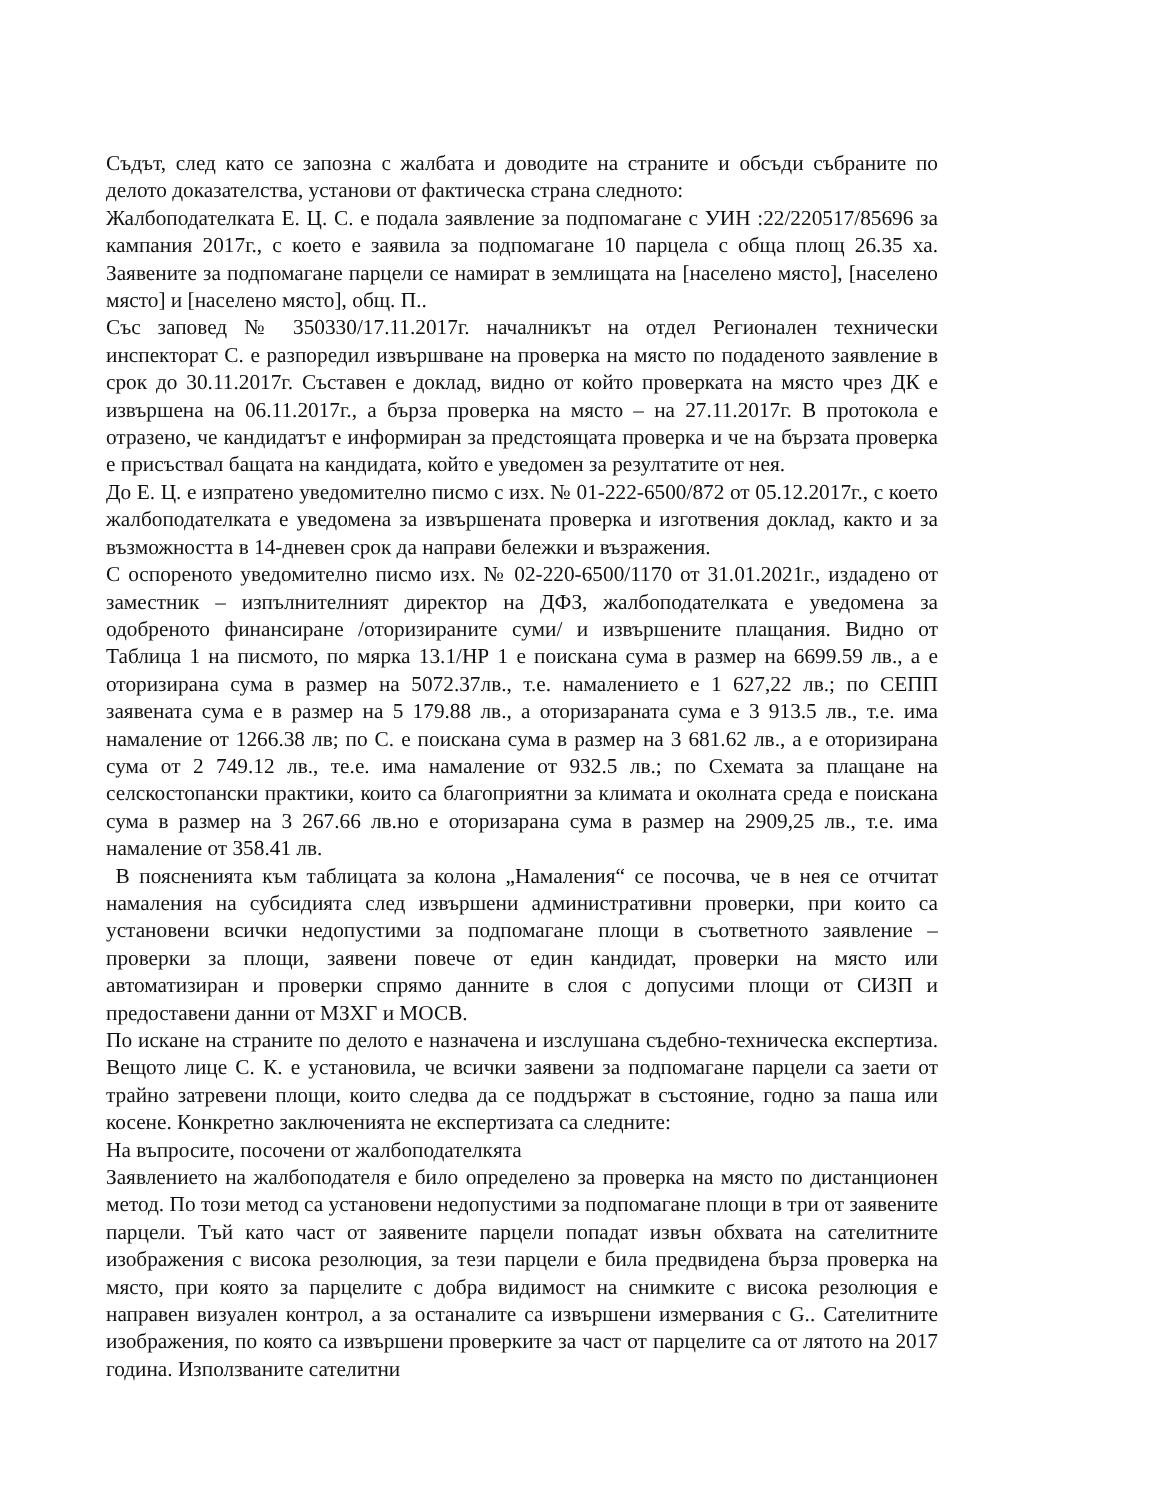Съдът, след като се запозна с жалбата и доводите на страните и обсъди събраните по делото доказателства, установи от фактическа страна следното:
Жалбоподателката Е. Ц. С. е подала заявление за подпомагане с УИН :22/220517/85696 за кампания 2017г., с което е заявила за подпомагане 10 парцела с обща площ 26.35 ха. Заявените за подпомагане парцели се намират в землищата на [населено място], [населено място] и [населено място], общ. П..
Със заповед № 350330/17.11.2017г. началникът на отдел Регионален технически инспекторат С. е разпоредил извършване на проверка на място по подаденото заявление в срок до 30.11.2017г. Съставен е доклад, видно от който проверката на място чрез ДК е извършена на 06.11.2017г., а бърза проверка на място – на 27.11.2017г. В протокола е отразено, че кандидатът е информиран за предстоящата проверка и че на бързата проверка е присъствал бащата на кандидата, който е уведомен за резултатите от нея.
До Е. Ц. е изпратено уведомително писмо с изх. № 01-222-6500/872 от 05.12.2017г., с което жалбоподателката е уведомена за извършената проверка и изготвения доклад, както и за възможността в 14-дневен срок да направи бележки и възражения.
С оспореното уведомително писмо изх. № 02-220-6500/1170 от 31.01.2021г., издадено от заместник – изпълнителният директор на ДФЗ, жалбоподателката е уведомена за одобреното финансиране /оторизираните суми/ и извършените плащания. Видно от Таблица 1 на писмото, по мярка 13.1/НР 1 е поискана сума в размер на 6699.59 лв., а е оторизирана сума в размер на 5072.37лв., т.е. намалението е 1 627,22 лв.; по СЕПП заявената сума е в размер на 5 179.88 лв., а оторизараната сума е 3 913.5 лв., т.е. има намаление от 1266.38 лв; по С. е поискана сума в размер на 3 681.62 лв., а е оторизирана сума от 2 749.12 лв., те.е. има намаление от 932.5 лв.; по Схемата за плащане на селскостопански практики, които са благоприятни за климата и околната среда е поискана сума в размер на 3 267.66 лв.но е оторизарана сума в размер на 2909,25 лв., т.е. има намаление от 358.41 лв.
В поясненията към таблицата за колона „Намаления“ се посочва, че в нея се отчитат намаления на субсидията след извършени административни проверки, при които са установени всички недопустими за подпомагане площи в съответното заявление – проверки за площи, заявени повече от един кандидат, проверки на място или автоматизиран и проверки спрямо данните в слоя с допусими площи от СИЗП и предоставени данни от МЗХГ и МОСВ.
По искане на страните по делото е назначена и изслушана съдебно-техническа експертиза. Вещото лице С. К. е установила, че всички заявени за подпомагане парцели са заети от трайно затревени площи, които следва да се поддържат в състояние, годно за паша или косене. Конкретно заключенията не експертизата са следните:
На въпросите, посочени от жалбоподателкята
Заявлението на жалбоподателя е било определено за проверка на място по дистанционен метод. По този метод са установени недопустими за подпомагане площи в три от заявените парцели. Тъй като част от заявените парцели попадат извън обхвата на сателитните изображения с висока резолюция, за тези парцели е била предвидена бърза проверка на място, при която за парцелите с добра видимост на снимките с висока резолюция е направен визуален контрол, а за останалите са извършени измервания с G.. Сателитните изображения, по която са извършени проверките за част от парцелите са от лятото на 2017 година. Използваните сателитни